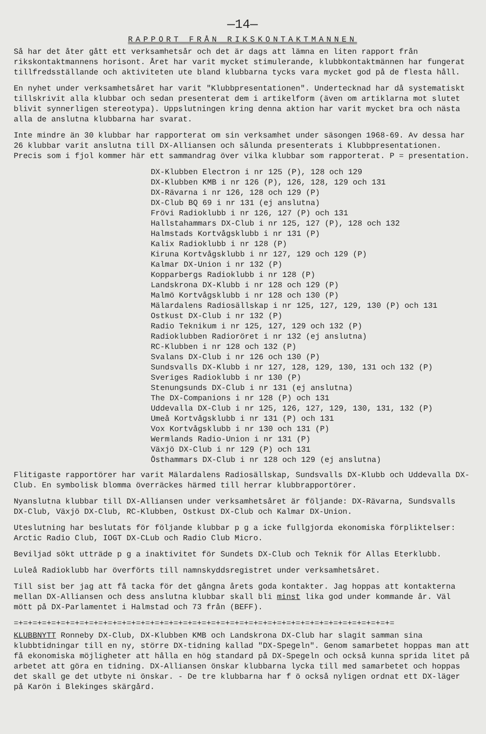—14—
RAPPORT FRÅN RIKSKONTAKTMANNEN
Så har det åter gått ett verksamhetsår och det är dags att lämna en liten rapport från rikskontaktmannens horisont. Året har varit mycket stimulerande, klubbkontaktmännen har fungerat tillfredsställande och aktiviteten ute bland klubbarna tycks vara mycket god på de flesta håll.
En nyhet under verksamhetsåret har varit "Klubbpresentationen". Undertecknad har då systematiskt tillskrivit alla klubbar och sedan presenterat dem i artikelform (även om artiklarna mot slutet blivit synnerligen stereotypa). Uppslutningen kring denna aktion har varit mycket bra och nästa alla de anslutna klubbarna har svarat.
Inte mindre än 30 klubbar har rapporterat om sin verksamhet under säsongen 1968-69. Av dessa har 26 klubbar varit anslutna till DX-Alliansen och sålunda presenterats i Klubbpresentationen. Precis som i fjol kommer här ett sammandrag över vilka klubbar som rapporterat. P = presentation.
DX-Klubben Electron i nr 125 (P), 128 och 129
DX-Klubben KMB i nr 126 (P), 126, 128, 129 och 131
DX-Rävarna i nr 126, 128 och 129 (P)
DX-Club BQ 69 i nr 131 (ej anslutna)
Frövi Radioklubb i nr 126, 127 (P) och 131
Hallstahammars DX-Club i nr 125, 127 (P), 128 och 132
Halmstads Kortvågsklubb i nr 131 (P)
Kalix Radioklubb i nr 128 (P)
Kiruna Kortvågsklubb i nr 127, 129 och 129 (P)
Kalmar DX-Union i nr 132 (P)
Kopparbergs Radioklubb i nr 128 (P)
Landskrona DX-Klubb i nr 128 och 129 (P)
Malmö Kortvågsklubb i nr 128 och 130 (P)
Mälardalens Radiosällskap i nr 125, 127, 129, 130 (P) och 131
Ostkust DX-Club i nr 132 (P)
Radio Teknikum i nr 125, 127, 129 och 132 (P)
Radioklubben Radioröret i nr 132 (ej anslutna)
RC-Klubben i nr 128 och 132 (P)
Svalans DX-Club i nr 126 och 130 (P)
Sundsvalls DX-Klubb i nr 127, 128, 129, 130, 131 och 132 (P)
Sveriges Radioklubb i nr 130 (P)
Stenungsunds DX-Club i nr 131 (ej anslutna)
The DX-Companions i nr 128 (P) och 131
Uddevalla DX-Club i nr 125, 126, 127, 129, 130, 131, 132 (P)
Umeå Kortvågsklubb i nr 131 (P) och 131
Vox Kortvågsklubb i nr 130 och 131 (P)
Wermlands Radio-Union i nr 131 (P)
Växjö DX-Club i nr 129 (P) och 131
Östhammars DX-Club i nr 128 och 129 (ej anslutna)
Flitigaste rapportörer har varit Mälardalens Radiosällskap, Sundsvalls DX-Klubb och Uddevalla DX-Club. En symbolisk blomma överräckes härmed till herrar klubbrapportörer.
Nyanslutna klubbar till DX-Alliansen under verksamhetsåret är följande: DX-Rävarna, Sundsvalls DX-Club, Växjö DX-Club, RC-Klubben, Ostkust DX-Club och Kalmar DX-Union.
Uteslutning har beslutats för följande klubbar p g a icke fullgjorda ekonomiska förpliktelser: Arctic Radio Club, IOGT DX-CLub och Radio Club Micro.
Beviljad sökt utträde p g a inaktivitet för Sundets DX-Club och Teknik för Allas Eterklubb.
Luleå Radioklubb har överförts till namnskyddsregistret under verksamhetsåret.
Till sist ber jag att få tacka för det gångna årets goda kontakter. Jag hoppas att kontakterna mellan DX-Alliansen och dess anslutna klubbar skall bli minst lika god under kommande år. Väl mött på DX-Parlamentet i Halmstad och 73 från (BEFF).
=+=+=+=+=+=+=+=+=+=+=+=+=+=+=+=+=+=+=+=+=+=+=+=+=+=+=+=+=+=+=+=+=+=+=+=+=+=+=+=+=
KLUBBNYTT Ronneby DX-Club, DX-Klubben KMB och Landskrona DX-Club har slagit samman sina klubbtidningar till en ny, större DX-tidning kallad "DX-Spegeln". Genom samarbetet hoppas man att få ekonomiska möjligheter att hålla en hög standard på DX-Spegeln och också kunna sprida litet på arbetet att göra en tidning. DX-Alliansen önskar klubbarna lycka till med samarbetet och hoppas det skall ge det utbyte ni önskar. - De tre klubbarna har f ö också nyligen ordnat ett DX-läger på Karön i Blekinges skärgård.